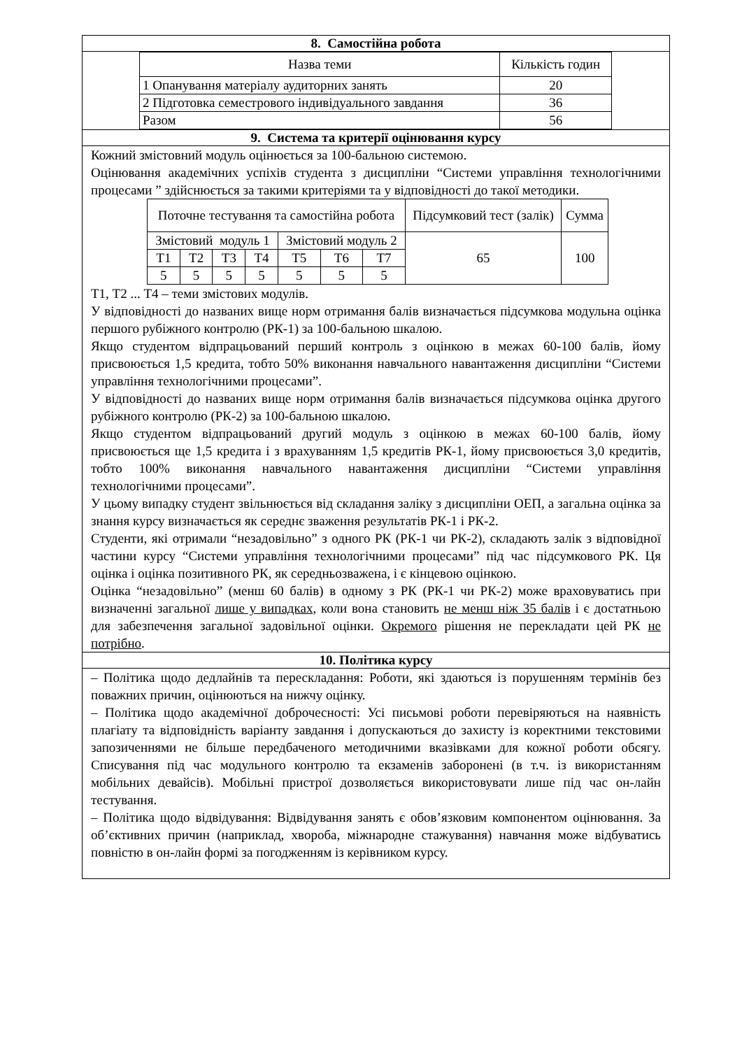| 8. Самостійна робота |
| / Назва теми / Кількість годин / / --- / --- / / 1 Опанування матеріалу аудиторних занять / 20 / / 2 Підготовка семестрового індивідуального завдання / 36 / / Разом / 56 / |
| 9. Система та критерії оцінювання курсу |
| Кожний змістовний модуль оцінюється за 100-бальною системою. Оцінювання академічних успіхів студента з дисципліни “Системи управління технологічними процесами ” здійснюється за такими критеріями та у відповідності до такої методики. / Поточне тестування та самостійна робота / / / / / / / Підсумковий тест (залік) / Сумма / / --- / --- / --- / --- / --- / --- / --- / --- / --- / / Змістовий модуль 1 / / / / Змістовий модуль 2 / / / 65 / 100 / / Т1 / Т2 / Т3 / Т4 / Т5 / Т6 / Т7 / / / / 5 / 5 / 5 / 5 / 5 / 5 / 5 / / / Т1, Т2 ... Т4 – теми змістових модулів. У відповідності до названих вище норм отримання балів визначається підсумкова модульна оцінка першого рубіжного контролю (РК-1) за 100-бальною шкалою. Якщо студентом відпрацьований перший контроль з оцінкою в межах 60-100 балів, йому присвоюється 1,5 кредита, тобто 50% виконання навчального навантаження дисципліни “Системи управління технологічними процесами”. У відповідності до названих вище норм отримання балів визначається підсумкова оцінка другого рубіжного контролю (РК-2) за 100-бальною шкалою. Якщо студентом відпрацьований другий модуль з оцінкою в межах 60-100 балів, йому присвоюється ще 1,5 кредита і з врахуванням 1,5 кредитів РК-1, йому присвоюється 3,0 кредитів, тобто 100% виконання навчального навантаження дисципліни “Системи управління технологічними процесами”. У цьому випадку студент звільнюється від складання заліку з дисципліни ОЕП, а загальна оцінка за знання курсу визначається як середнє зваження результатів РК-1 і РК-2. Студенти, які отримали “незадовільно” з одного РК (РК-1 чи РК-2), складають залік з відповідної частини курсу “Системи управління технологічними процесами” під час підсумкового РК. Ця оцінка і оцінка позитивного РК, як середньозважена, і є кінцевою оцінкою. Оцінка “незадовільно” (менш 60 балів) в одному з РК (РК-1 чи РК-2) може враховуватись при визначенні загальної лише у випадках , коли вона становить не менш ніж 35 балів і є достатньою для забезпечення загальної задовільної оцінки. Окремого рішення не перекладати цей РК не потрібно . |
| 10. Політика курсу |
| – Політика щодо дедлайнів та перескладання: Роботи, які здаються із порушенням термінів без поважних причин, оцінюються на нижчу оцінку. – Політика щодо академічної доброчесності: Усі письмові роботи перевіряються на наявність плагіату та відповідність варіанту завдання і допускаються до захисту із коректними текстовими запозиченнями не більше передбаченого методичними вказівками для кожної роботи обсягу. Списування під час модульного контролю та екзаменів заборонені (в т.ч. із використанням мобільних девайсів). Мобільні пристрої дозволяється використовувати лише під час он-лайн тестування. – Політика щодо відвідування: Відвідування занять є обов’язковим компонентом оцінювання. За об’єктивних причин (наприклад, хвороба, міжнародне стажування) навчання може відбуватись повністю в он-лайн формі за погодженням із керівником курсу. |